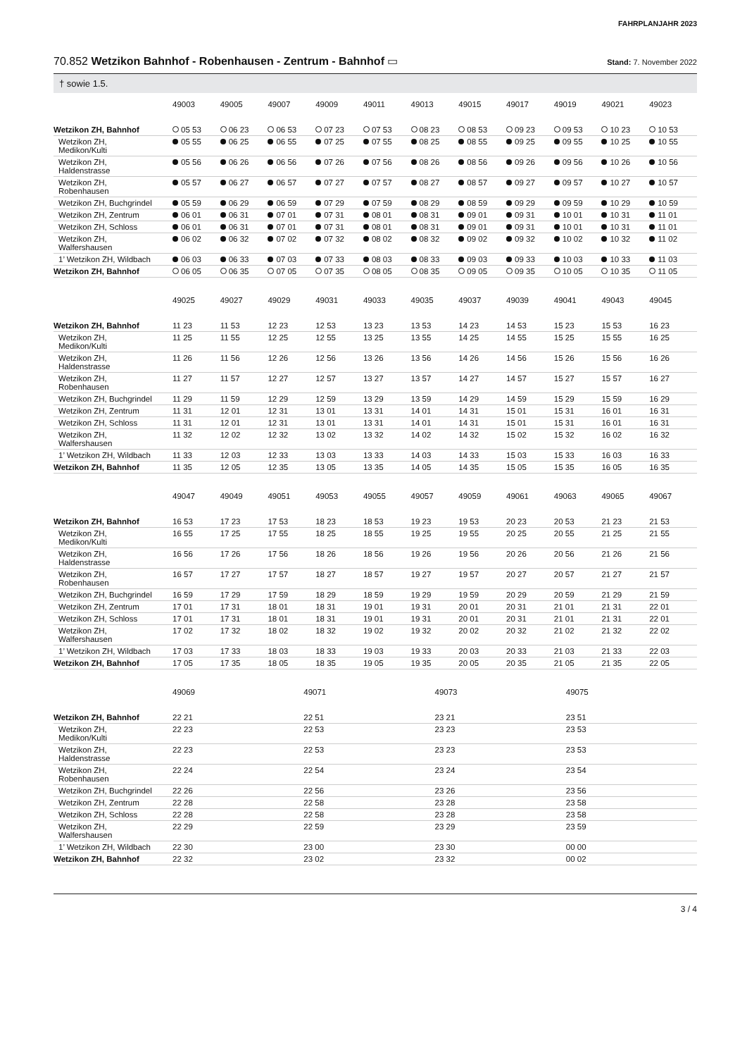FAHRPLANJAHR 2023
70.852 Wetzikon Bahnhof - Robenhausen - Zentrum - Bahnhof ▭ Stand: 7. November 2022
† sowie 1.5.
| | 49003 | 49005 | 49007 | 49009 | 49011 | 49013 | 49015 | 49017 | 49019 | 49021 | 49023 |
| --- | --- | --- | --- | --- | --- | --- | --- | --- | --- | --- | --- |
| Wetzikon ZH, Bahnhof | 05 53 | 06 23 | 06 53 | 07 23 | 07 53 | 08 23 | 08 53 | 09 23 | 09 53 | 10 23 | 10 53 |
| Wetzikon ZH, Medikon/Kulti | 05 55 | 06 25 | 06 55 | 07 25 | 07 55 | 08 25 | 08 55 | 09 25 | 09 55 | 10 25 | 10 55 |
| Wetzikon ZH, Haldenstrasse | 05 56 | 06 26 | 06 56 | 07 26 | 07 56 | 08 26 | 08 56 | 09 26 | 09 56 | 10 26 | 10 56 |
| Wetzikon ZH, Robenhausen | 05 57 | 06 27 | 06 57 | 07 27 | 07 57 | 08 27 | 08 57 | 09 27 | 09 57 | 10 27 | 10 57 |
| Wetzikon ZH, Buchgrindel | 05 59 | 06 29 | 06 59 | 07 29 | 07 59 | 08 29 | 08 59 | 09 29 | 09 59 | 10 29 | 10 59 |
| Wetzikon ZH, Zentrum | 06 01 | 06 31 | 07 01 | 07 31 | 08 01 | 08 31 | 09 01 | 09 31 | 10 01 | 10 31 | 11 01 |
| Wetzikon ZH, Schloss | 06 01 | 06 31 | 07 01 | 07 31 | 08 01 | 08 31 | 09 01 | 09 31 | 10 01 | 10 31 | 11 01 |
| Wetzikon ZH, Walfershausen | 06 02 | 06 32 | 07 02 | 07 32 | 08 02 | 08 32 | 09 02 | 09 32 | 10 02 | 10 32 | 11 02 |
| 1’ Wetzikon ZH, Wildbach | 06 03 | 06 33 | 07 03 | 07 33 | 08 03 | 08 33 | 09 03 | 09 33 | 10 03 | 10 33 | 11 03 |
| Wetzikon ZH, Bahnhof | 06 05 | 06 35 | 07 05 | 07 35 | 08 05 | 08 35 | 09 05 | 09 35 | 10 05 | 10 35 | 11 05 |
| | 49025 | 49027 | 49029 | 49031 | 49033 | 49035 | 49037 | 49039 | 49041 | 49043 | 49045 |
| --- | --- | --- | --- | --- | --- | --- | --- | --- | --- | --- | --- |
| Wetzikon ZH, Bahnhof | 11 23 | 11 53 | 12 23 | 12 53 | 13 23 | 13 53 | 14 23 | 14 53 | 15 23 | 15 53 | 16 23 |
| Wetzikon ZH, Medikon/Kulti | 11 25 | 11 55 | 12 25 | 12 55 | 13 25 | 13 55 | 14 25 | 14 55 | 15 25 | 15 55 | 16 25 |
| Wetzikon ZH, Haldenstrasse | 11 26 | 11 56 | 12 26 | 12 56 | 13 26 | 13 56 | 14 26 | 14 56 | 15 26 | 15 56 | 16 26 |
| Wetzikon ZH, Robenhausen | 11 27 | 11 57 | 12 27 | 12 57 | 13 27 | 13 57 | 14 27 | 14 57 | 15 27 | 15 57 | 16 27 |
| Wetzikon ZH, Buchgrindel | 11 29 | 11 59 | 12 29 | 12 59 | 13 29 | 13 59 | 14 29 | 14 59 | 15 29 | 15 59 | 16 29 |
| Wetzikon ZH, Zentrum | 11 31 | 12 01 | 12 31 | 13 01 | 13 31 | 14 01 | 14 31 | 15 01 | 15 31 | 16 01 | 16 31 |
| Wetzikon ZH, Schloss | 11 31 | 12 01 | 12 31 | 13 01 | 13 31 | 14 01 | 14 31 | 15 01 | 15 31 | 16 01 | 16 31 |
| Wetzikon ZH, Walfershausen | 11 32 | 12 02 | 12 32 | 13 02 | 13 32 | 14 02 | 14 32 | 15 02 | 15 32 | 16 02 | 16 32 |
| 1’ Wetzikon ZH, Wildbach | 11 33 | 12 03 | 12 33 | 13 03 | 13 33 | 14 03 | 14 33 | 15 03 | 15 33 | 16 03 | 16 33 |
| Wetzikon ZH, Bahnhof | 11 35 | 12 05 | 12 35 | 13 05 | 13 35 | 14 05 | 14 35 | 15 05 | 15 35 | 16 05 | 16 35 |
| | 49047 | 49049 | 49051 | 49053 | 49055 | 49057 | 49059 | 49061 | 49063 | 49065 | 49067 |
| --- | --- | --- | --- | --- | --- | --- | --- | --- | --- | --- | --- |
| Wetzikon ZH, Bahnhof | 16 53 | 17 23 | 17 53 | 18 23 | 18 53 | 19 23 | 19 53 | 20 23 | 20 53 | 21 23 | 21 53 |
| Wetzikon ZH, Medikon/Kulti | 16 55 | 17 25 | 17 55 | 18 25 | 18 55 | 19 25 | 19 55 | 20 25 | 20 55 | 21 25 | 21 55 |
| Wetzikon ZH, Haldenstrasse | 16 56 | 17 26 | 17 56 | 18 26 | 18 56 | 19 26 | 19 56 | 20 26 | 20 56 | 21 26 | 21 56 |
| Wetzikon ZH, Robenhausen | 16 57 | 17 27 | 17 57 | 18 27 | 18 57 | 19 27 | 19 57 | 20 27 | 20 57 | 21 27 | 21 57 |
| Wetzikon ZH, Buchgrindel | 16 59 | 17 29 | 17 59 | 18 29 | 18 59 | 19 29 | 19 59 | 20 29 | 20 59 | 21 29 | 21 59 |
| Wetzikon ZH, Zentrum | 17 01 | 17 31 | 18 01 | 18 31 | 19 01 | 19 31 | 20 01 | 20 31 | 21 01 | 21 31 | 22 01 |
| Wetzikon ZH, Schloss | 17 01 | 17 31 | 18 01 | 18 31 | 19 01 | 19 31 | 20 01 | 20 31 | 21 01 | 21 31 | 22 01 |
| Wetzikon ZH, Walfershausen | 17 02 | 17 32 | 18 02 | 18 32 | 19 02 | 19 32 | 20 02 | 20 32 | 21 02 | 21 32 | 22 02 |
| 1’ Wetzikon ZH, Wildbach | 17 03 | 17 33 | 18 03 | 18 33 | 19 03 | 19 33 | 20 03 | 20 33 | 21 03 | 21 33 | 22 03 |
| Wetzikon ZH, Bahnhof | 17 05 | 17 35 | 18 05 | 18 35 | 19 05 | 19 35 | 20 05 | 20 35 | 21 05 | 21 35 | 22 05 |
| | 49069 | 49071 | 49073 | 49075 | | | | | | | |
| --- | --- | --- | --- | --- | --- | --- | --- | --- | --- | --- | --- |
| Wetzikon ZH, Bahnhof | 22 21 | 22 51 | 23 21 | 23 51 | | | | | | | |
| Wetzikon ZH, Medikon/Kulti | 22 23 | 22 53 | 23 23 | 23 53 | | | | | | | |
| Wetzikon ZH, Haldenstrasse | 22 23 | 22 53 | 23 23 | 23 53 | | | | | | | |
| Wetzikon ZH, Robenhausen | 22 24 | 22 54 | 23 24 | 23 54 | | | | | | | |
| Wetzikon ZH, Buchgrindel | 22 26 | 22 56 | 23 26 | 23 56 | | | | | | | |
| Wetzikon ZH, Zentrum | 22 28 | 22 58 | 23 28 | 23 58 | | | | | | | |
| Wetzikon ZH, Schloss | 22 28 | 22 58 | 23 28 | 23 58 | | | | | | | |
| Wetzikon ZH, Walfershausen | 22 29 | 22 59 | 23 29 | 23 59 | | | | | | | |
| 1’ Wetzikon ZH, Wildbach | 22 30 | 23 00 | 23 30 | 00 00 | | | | | | | |
| Wetzikon ZH, Bahnhof | 22 32 | 23 02 | 23 32 | 00 02 | | | | | | | |
3 / 4